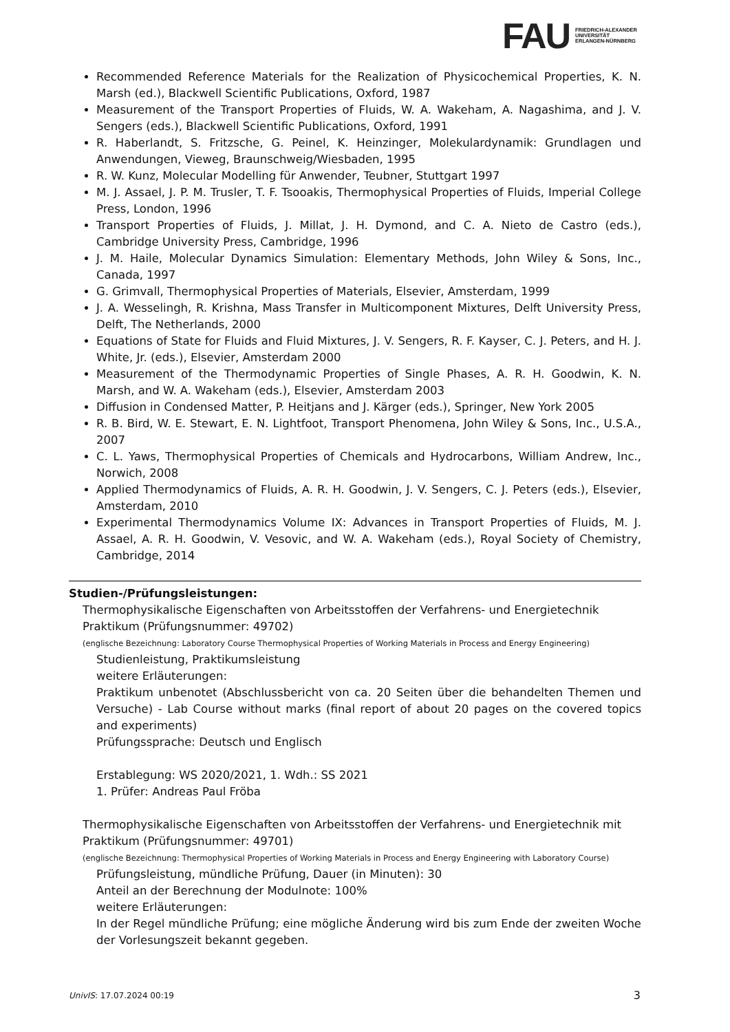FAU
FRIEDRICH-ALEXANDER
UNIVERSITÄT
ERLANGEN-NÜRNBERG
Recommended Reference Materials for the Realization of Physicochemical Properties, K. N. Marsh (ed.), Blackwell Scientific Publications, Oxford, 1987
Measurement of the Transport Properties of Fluids, W. A. Wakeham, A. Nagashima, and J. V. Sengers (eds.), Blackwell Scientific Publications, Oxford, 1991
R. Haberlandt, S. Fritzsche, G. Peinel, K. Heinzinger, Molekulardynamik: Grundlagen und Anwendungen, Vieweg, Braunschweig/Wiesbaden, 1995
R. W. Kunz, Molecular Modelling für Anwender, Teubner, Stuttgart 1997
M. J. Assael, J. P. M. Trusler, T. F. Tsooakis, Thermophysical Properties of Fluids, Imperial College Press, London, 1996
Transport Properties of Fluids, J. Millat, J. H. Dymond, and C. A. Nieto de Castro (eds.), Cambridge University Press, Cambridge, 1996
J. M. Haile, Molecular Dynamics Simulation: Elementary Methods, John Wiley & Sons, Inc., Canada, 1997
G. Grimvall, Thermophysical Properties of Materials, Elsevier, Amsterdam, 1999
J. A. Wesselingh, R. Krishna, Mass Transfer in Multicomponent Mixtures, Delft University Press, Delft, The Netherlands, 2000
Equations of State for Fluids and Fluid Mixtures, J. V. Sengers, R. F. Kayser, C. J. Peters, and H. J. White, Jr. (eds.), Elsevier, Amsterdam 2000
Measurement of the Thermodynamic Properties of Single Phases, A. R. H. Goodwin, K. N. Marsh, and W. A. Wakeham (eds.), Elsevier, Amsterdam 2003
Diffusion in Condensed Matter, P. Heitjans and J. Kärger (eds.), Springer, New York 2005
R. B. Bird, W. E. Stewart, E. N. Lightfoot, Transport Phenomena, John Wiley & Sons, Inc., U.S.A., 2007
C. L. Yaws, Thermophysical Properties of Chemicals and Hydrocarbons, William Andrew, Inc., Norwich, 2008
Applied Thermodynamics of Fluids, A. R. H. Goodwin, J. V. Sengers, C. J. Peters (eds.), Elsevier, Amsterdam, 2010
Experimental Thermodynamics Volume IX: Advances in Transport Properties of Fluids, M. J. Assael, A. R. H. Goodwin, V. Vesovic, and W. A. Wakeham (eds.), Royal Society of Chemistry, Cambridge, 2014
Studien-/Prüfungsleistungen:
Thermophysikalische Eigenschaften von Arbeitsstoffen der Verfahrens- und Energietechnik Praktikum (Prüfungsnummer: 49702)
(englische Bezeichnung: Laboratory Course Thermophysical Properties of Working Materials in Process and Energy Engineering)
Studienleistung, Praktikumsleistung
weitere Erläuterungen:
Praktikum unbenotet (Abschlussbericht von ca. 20 Seiten über die behandelten Themen und Versuche) - Lab Course without marks (final report of about 20 pages on the covered topics and experiments)
Prüfungssprache: Deutsch und Englisch
Erstablegung: WS 2020/2021, 1. Wdh.: SS 2021
1. Prüfer: Andreas Paul Fröba
Thermophysikalische Eigenschaften von Arbeitsstoffen der Verfahrens- und Energietechnik mit Praktikum (Prüfungsnummer: 49701)
(englische Bezeichnung: Thermophysical Properties of Working Materials in Process and Energy Engineering with Laboratory Course)
Prüfungsleistung, mündliche Prüfung, Dauer (in Minuten): 30
Anteil an der Berechnung der Modulnote: 100%
weitere Erläuterungen:
In der Regel mündliche Prüfung; eine mögliche Änderung wird bis zum Ende der zweiten Woche der Vorlesungszeit bekannt gegeben.
UnivIS: 17.07.2024 00:19 3